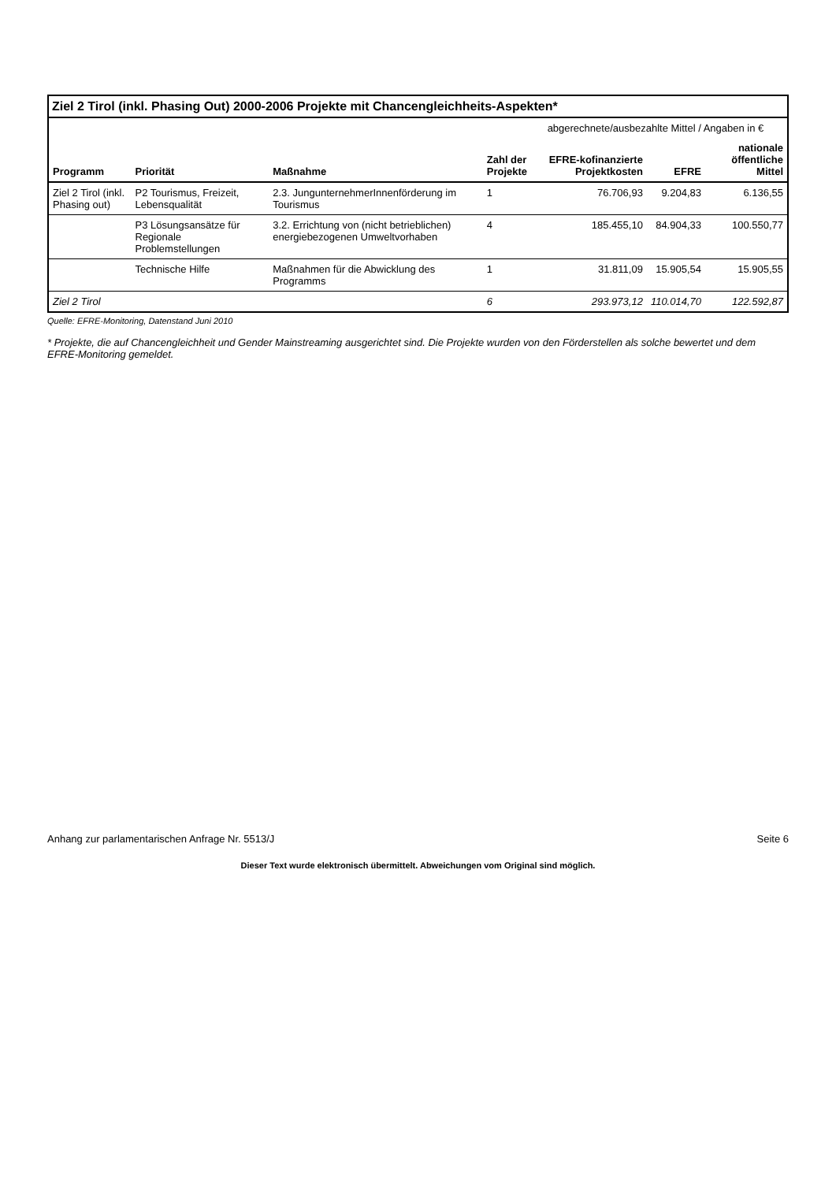Ziel 2 Tirol (inkl. Phasing Out) 2000-2006 Projekte mit Chancengleichheits-Aspekten*
| Programm | Priorität | Maßnahme | Zahl der Projekte | abgerechnete/ausbezahlte Mittel / Angaben in € | | |
| --- | --- | --- | --- | --- | --- | --- |
| | | | | EFRE-kofinanzierte Projektkosten | EFRE | nationale öffentliche Mittel |
| Ziel 2 Tirol (inkl. Phasing out) | P2 Tourismus, Freizeit, Lebensqualität | 2.3. JungunternehmerInnenförderung im Tourismus | 1 | 76.706,93 | 9.204,83 | 6.136,55 |
| | P3 Lösungsansätze für Regionale Problemstellungen | 3.2. Errichtung von (nicht betrieblichen) energiebezogenen Umweltvorhaben | 4 | 185.455,10 | 84.904,33 | 100.550,77 |
| | Technische Hilfe | Maßnahmen für die Abwicklung des Programms | 1 | 31.811,09 | 15.905,54 | 15.905,55 |
| Ziel 2 Tirol | | | 6 | 293.973,12 | 110.014,70 | 122.592,87 |
Quelle: EFRE-Monitoring, Datenstand Juni 2010
* Projekte, die auf Chancengleichheit und Gender Mainstreaming ausgerichtet sind. Die Projekte wurden von den Förderstellen als solche bewertet und dem EFRE-Monitoring gemeldet.
Anhang zur parlamentarischen Anfrage Nr. 5513/J Seite 6
Dieser Text wurde elektronisch übermittelt. Abweichungen vom Original sind möglich.